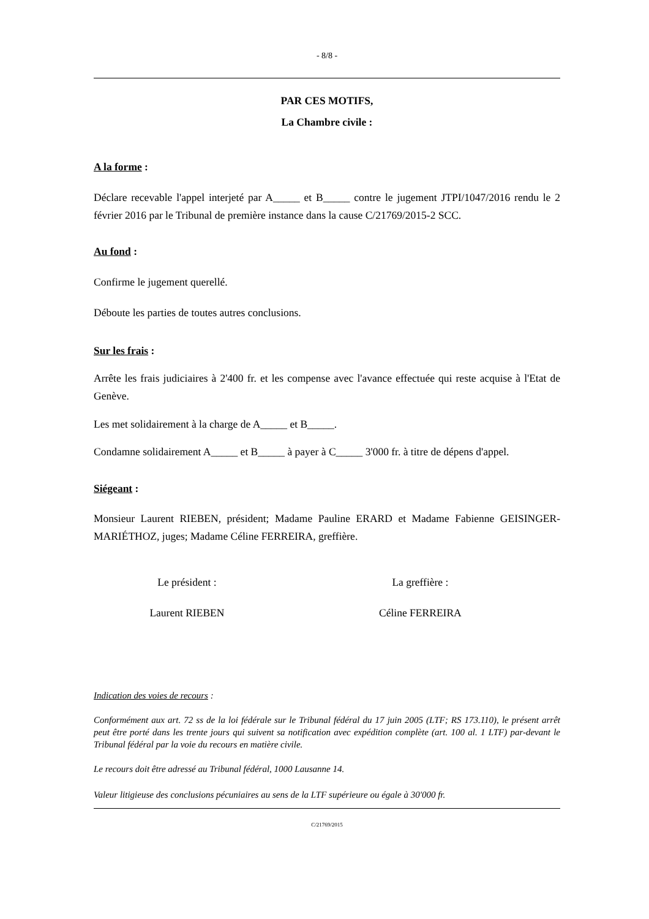- 8/8 -
PAR CES MOTIFS,
La Chambre civile :
A la forme :
Déclare recevable l'appel interjeté par A_____ et B_____ contre le jugement JTPI/1047/2016 rendu le 2 février 2016 par le Tribunal de première instance dans la cause C/21769/2015-2 SCC.
Au fond :
Confirme le jugement querellé.
Déboute les parties de toutes autres conclusions.
Sur les frais :
Arrête les frais judiciaires à 2'400 fr. et les compense avec l'avance effectuée qui reste acquise à l'Etat de Genève.
Les met solidairement à la charge de A_____ et B_____.
Condamne solidairement A_____ et B_____ à payer à C_____ 3'000 fr. à titre de dépens d'appel.
Siégeant :
Monsieur Laurent RIEBEN, président; Madame Pauline ERARD et Madame Fabienne GEISINGER-MARIÉTHOZ, juges; Madame Céline FERREIRA, greffière.
Le président : La greffière :
Laurent RIEBEN Céline FERREIRA
Indication des voies de recours :
Conformément aux art. 72 ss de la loi fédérale sur le Tribunal fédéral du 17 juin 2005 (LTF; RS 173.110), le présent arrêt peut être porté dans les trente jours qui suivent sa notification avec expédition complète (art. 100 al. 1 LTF) par-devant le Tribunal fédéral par la voie du recours en matière civile.
Le recours doit être adressé au Tribunal fédéral, 1000 Lausanne 14.
Valeur litigieuse des conclusions pécuniaires au sens de la LTF supérieure ou égale à 30'000 fr.
C/21769/2015